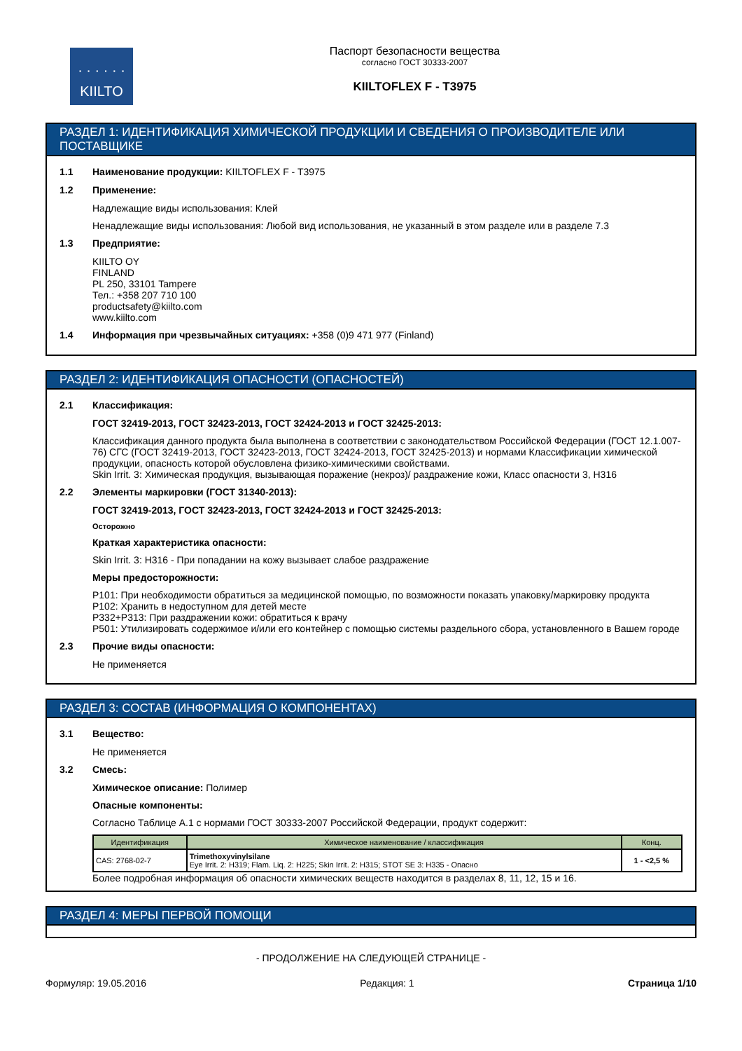· · · · · ·
KIILTO
Паспорт безопасности вещества
согласно ГОСТ 30333-2007
KIILTOFLEX F - T3975
РАЗДЕЛ 1: ИДЕНТИФИКАЦИЯ ХИМИЧЕСКОЙ ПРОДУКЦИИ И СВЕДЕНИЯ О ПРОИЗВОДИТЕЛЕ ИЛИ ПОСТАВЩИКЕ
1.1 Наименование продукции: KIILTOFLEX F - T3975
1.2 Применение:
Надлежащие виды использования: Клей
Ненадлежащие виды использования: Любой вид использования, не указанный в этом разделе или в разделе 7.3
1.3 Предприятие:
KIILTO OY
FINLAND
PL 250, 33101 Tampere
Тел.: +358 207 710 100
productsafety@kiilto.com
www.kiilto.com
1.4 Информация при чрезвычайных ситуациях: +358 (0)9 471 977 (Finland)
РАЗДЕЛ 2: ИДЕНТИФИКАЦИЯ ОПАСНОСТИ (ОПАСНОСТЕЙ)
2.1 Классификация:
ГОСТ 32419-2013, ГОСТ 32423-2013, ГОСТ 32424-2013 и ГОСТ 32425-2013:
Классификация данного продукта была выполнена в соответствии с законодательством Российской Федерации (ГОСТ 12.1.007-76) СГС (ГОСТ 32419-2013, ГОСТ 32423-2013, ГОСТ 32424-2013, ГОСТ 32425-2013) и нормами Классификации химической продукции, опасность которой обусловлена физико-химическими свойствами.
Skin Irrit. 3: Химическая продукция, вызывающая поражение (некроз)/ раздражение кожи, Класс опасности 3, H316
2.2 Элементы маркировки (ГОСТ 31340-2013):
ГОСТ 32419-2013, ГОСТ 32423-2013, ГОСТ 32424-2013 и ГОСТ 32425-2013:
Осторожно
Краткая характеристика опасности:
Skin Irrit. 3: H316 - При попадании на кожу вызывает слабое раздражение
Меры предосторожности:
P101: При необходимости обратиться за медицинской помощью, по возможности показать упаковку/маркировку продукта
P102: Хранить в недоступном для детей месте
P332+P313: При раздражении кожи: обратиться к врачу
P501: Утилизировать содержимое и/или его контейнер с помощью системы раздельного сбора, установленного в Вашем городе
2.3 Прочие виды опасности:
Не применяется
РАЗДЕЛ 3: СОСТАВ (ИНФОРМАЦИЯ О КОМПОНЕНТАХ)
3.1 Вещество:
Не применяется
3.2 Смесь:
Химическое описание: Полимер
Опасные компоненты:
Согласно Таблице А.1 с нормами ГОСТ 30333-2007 Российской Федерации, продукт содержит:
| Идентификация | Химическое наименование / классификация | Конц. |
| --- | --- | --- |
| CAS: 2768-02-7 | Trimethoxyvinylsilane Eye Irrit. 2: H319; Flam. Liq. 2: H225; Skin Irrit. 2: H315; STOT SE 3: H335 - Опасно | 1 - <2,5 % |
Более подробная информация об опасности химических веществ находится в разделах 8, 11, 12, 15 и 16.
РАЗДЕЛ 4: МЕРЫ ПЕРВОЙ ПОМОЩИ
- ПРОДОЛЖЕНИЕ НА СЛЕДУЮЩЕЙ СТРАНИЦЕ -
Формуляр: 19.05.2016 Редакция: 1 Страница 1/10